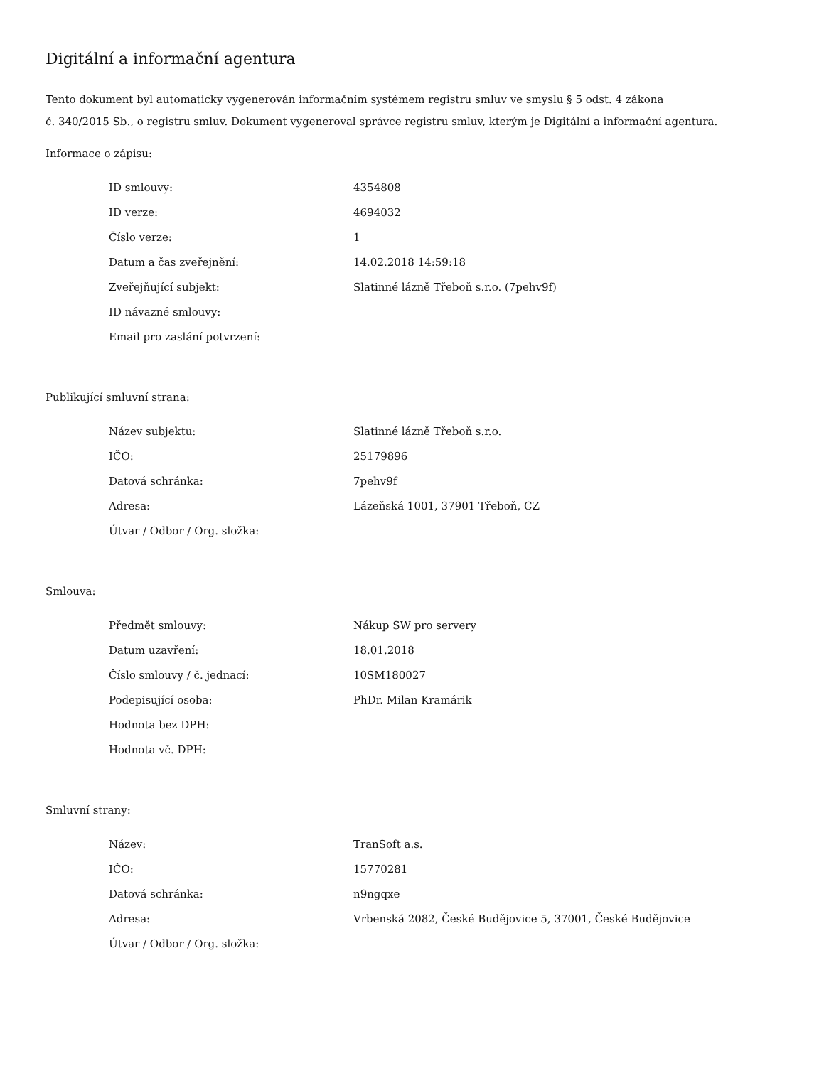Digitální a informační agentura
Tento dokument byl automaticky vygenerován informačním systémem registru smluv ve smyslu § 5 odst. 4 zákona
č. 340/2015 Sb., o registru smluv. Dokument vygeneroval správce registru smluv, kterým je Digitální a informační agentura.
Informace o zápisu:
| ID smlouvy: | 4354808 |
| ID verze: | 4694032 |
| Číslo verze: | 1 |
| Datum a čas zveřejnění: | 14.02.2018 14:59:18 |
| Zveřejňující subjekt: | Slatinné lázně Třeboň s.r.o. (7pehv9f) |
| ID návazné smlouvy: | |
| Email pro zaslání potvrzení: | |
Publikující smluvní strana:
| Název subjektu: | Slatinné lázně Třeboň s.r.o. |
| IČO: | 25179896 |
| Datová schránka: | 7pehv9f |
| Adresa: | Lázeňská 1001, 37901 Třeboň, CZ |
| Útvar / Odbor / Org. složka: | |
Smlouva:
| Předmět smlouvy: | Nákup SW pro servery |
| Datum uzavření: | 18.01.2018 |
| Číslo smlouvy / č. jednací: | 10SM180027 |
| Podepisující osoba: | PhDr. Milan Kramárik |
| Hodnota bez DPH: | |
| Hodnota vč. DPH: | |
Smluvní strany:
| Název: | TranSoft a.s. |
| IČO: | 15770281 |
| Datová schránka: | n9ngqxe |
| Adresa: | Vrbenská 2082, České Budějovice 5, 37001, České Budějovice |
| Útvar / Odbor / Org. složka: | |